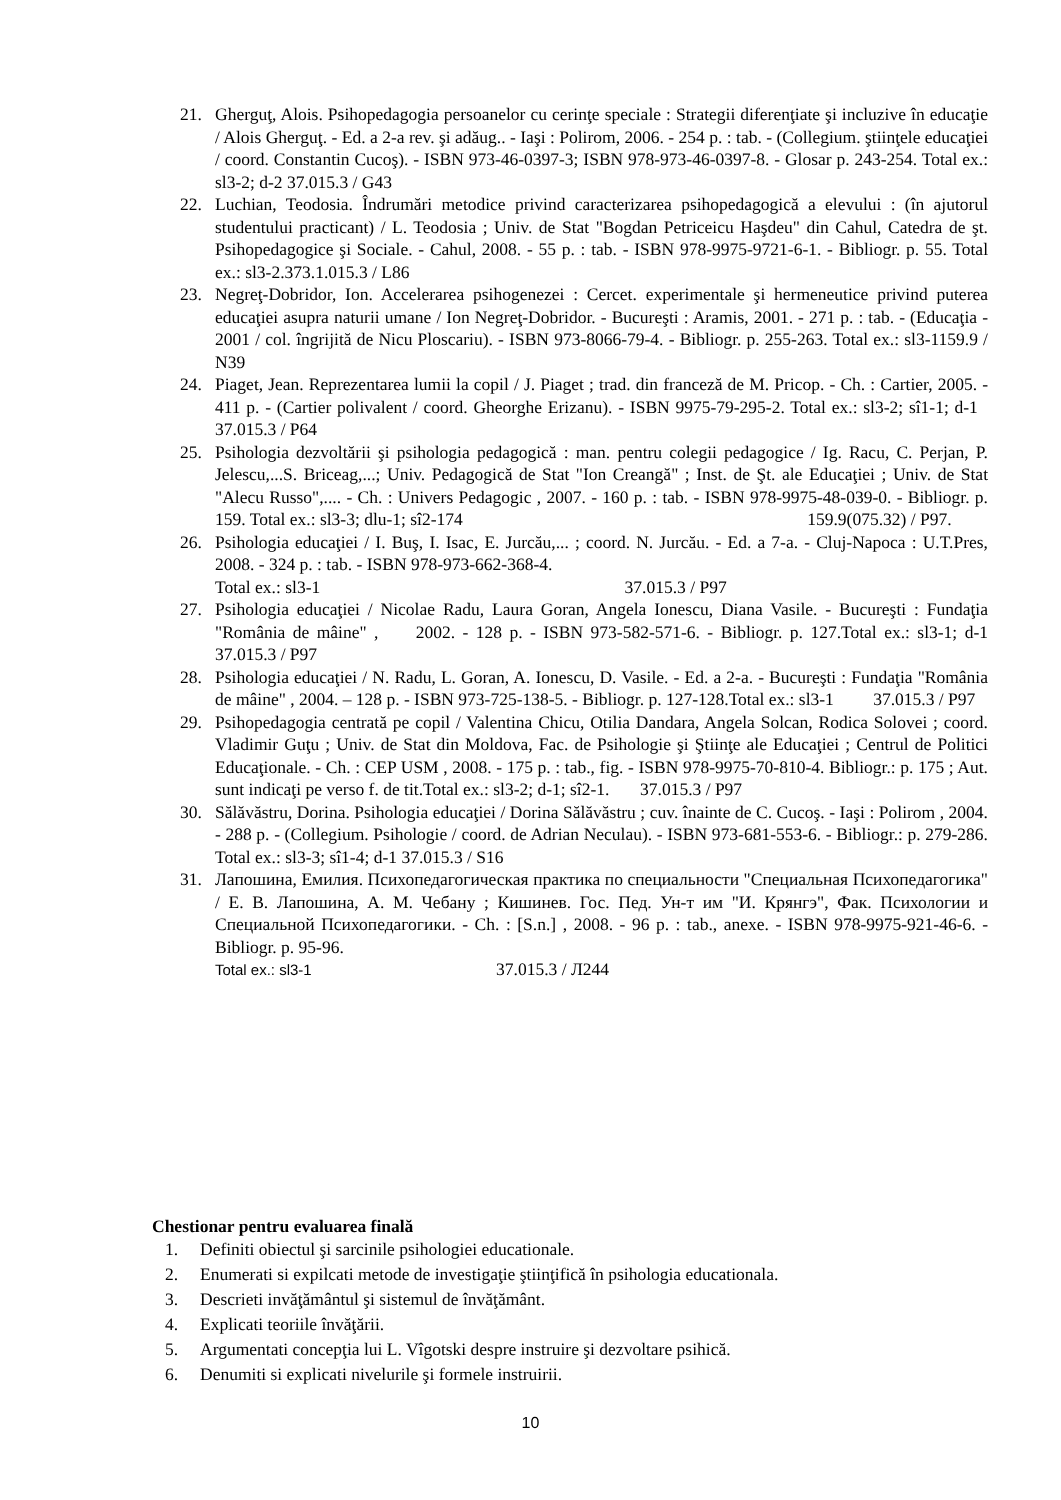21. Gherguţ, Alois. Psihopedagogia persoanelor cu cerinţe speciale : Strategii diferenţiate şi incluzive în educaţie / Alois Gherguţ. - Ed. a 2-a rev. şi adăug.. - Iaşi : Polirom, 2006. - 254 p. : tab. - (Collegium. ştiinţele educaţiei / coord. Constantin Cucoş). - ISBN 973-46-0397-3; ISBN 978-973-46-0397-8. - Glosar p. 243-254. Total ex.: sl3-2; d-2 37.015.3 / G43
22. Luchian, Teodosia. Îndrumări metodice privind caracterizarea psihopedagogică a elevului : (în ajutorul studentului practicant) / L. Teodosia ; Univ. de Stat "Bogdan Petriceicu Haşdeu" din Cahul, Catedra de şt. Psihopedagogice şi Sociale. - Cahul, 2008. - 55 p. : tab. - ISBN 978-9975-9721-6-1. - Bibliogr. p. 55. Total ex.: sl3-2.373.1.015.3 / L86
23. Negreţ-Dobridor, Ion. Accelerarea psihogenezei : Cercet. experimentale şi hermeneutice privind puterea educaţiei asupra naturii umane / Ion Negreţ-Dobridor. - Bucureşti : Aramis, 2001. - 271 p. : tab. - (Educaţia - 2001 / col. îngrijită de Nicu Ploscariu). - ISBN 973-8066-79-4. - Bibliogr. p. 255-263. Total ex.: sl3-1159.9 / N39
24. Piaget, Jean. Reprezentarea lumii la copil / J. Piaget ; trad. din franceză de M. Pricop. - Ch. : Cartier, 2005. - 411 p. - (Cartier polivalent / coord. Gheorghe Erizanu). - ISBN 9975-79-295-2. Total ex.: sl3-2; sî1-1; d-1 37.015.3 / P64
25. Psihologia dezvoltării şi psihologia pedagogică : man. pentru colegii pedagogice / Ig. Racu, C. Perjan, P. Jelescu,...S. Briceag,...; Univ. Pedagogică de Stat "Ion Creangă" ; Inst. de Şt. ale Educaţiei ; Univ. de Stat "Alecu Russo",.... - Ch. : Univers Pedagogic , 2007. - 160 p. : tab. - ISBN 978-9975-48-039-0. - Bibliogr. p. 159. Total ex.: sl3-3; dlu-1; sî2-174 159.9(075.32) / P97.
26. Psihologia educaţiei / I. Buş, I. Isac, E. Jurcău,... ; coord. N. Jurcău. - Ed. a 7-a. - Cluj-Napoca : U.T.Pres, 2008. - 324 p. : tab. - ISBN 978-973-662-368-4.
Total ex.: sl3-1 37.015.3 / P97
27. Psihologia educaţiei / Nicolae Radu, Laura Goran, Angela Ionescu, Diana Vasile. - Bucureşti : Fundaţia "România de mâine" , 2002. - 128 p. - ISBN 973-582-571-6. - Bibliogr. p. 127.Total ex.: sl3-1; d-1 37.015.3 / P97
28. Psihologia educaţiei / N. Radu, L. Goran, A. Ionescu, D. Vasile. - Ed. a 2-a. - Bucureşti : Fundaţia "România de mâine" , 2004. – 128 p. - ISBN 973-725-138-5. - Bibliogr. p. 127-128.Total ex.: sl3-1 37.015.3 / P97
29. Psihopedagogia centrată pe copil / Valentina Chicu, Otilia Dandara, Angela Solcan, Rodica Solovei ; coord. Vladimir Guţu ; Univ. de Stat din Moldova, Fac. de Psihologie şi Ştiinţe ale Educaţiei ; Centrul de Politici Educaţionale. - Ch. : CEP USM , 2008. - 175 p. : tab., fig. - ISBN 978-9975-70-810-4. Bibliogr.: p. 175 ; Aut. sunt indicaţi pe verso f. de tit.Total ex.: sl3-2; d-1; sî2-1. 37.015.3 / P97
30. Sălăvăstru, Dorina. Psihologia educaţiei / Dorina Sălăvăstru ; cuv. înainte de C. Cucoş. - Iaşi : Polirom , 2004. - 288 p. - (Collegium. Psihologie / coord. de Adrian Neculau). - ISBN 973-681-553-6. - Bibliogr.: p. 279-286. Total ex.: sl3-3; sî1-4; d-1 37.015.3 / S16
31. Лапошина, Емилия. Психопедагогическая практика по специальности "Специальная Психопедагогика" / Е. В. Лапошина, А. М. Чебану ; Кишинев. Гос. Пед. Ун-т им "И. Крянгэ", Фак. Психологии и Специальной Психопедагогики. - Ch. : [S.n.] , 2008. - 96 p. : tab., anexe. - ISBN 978-9975-921-46-6. - Bibliogr. p. 95-96.
Total ex.: sl3-1 37.015.3 / Л244
Chestionar pentru evaluarea finală
1. Definiti obiectul şi sarcinile psihologiei educationale.
2. Enumerati si expilcati metode de investigaţie ştiinţifică în psihologia educationala.
3. Descrieti invăţământul şi sistemul de învăţământ.
4. Explicati teoriile învăţării.
5. Argumentati concepţia lui L. Vîgotski despre instruire şi dezvoltare psihică.
6. Denumiti si explicati nivelurile şi formele instruirii.
10